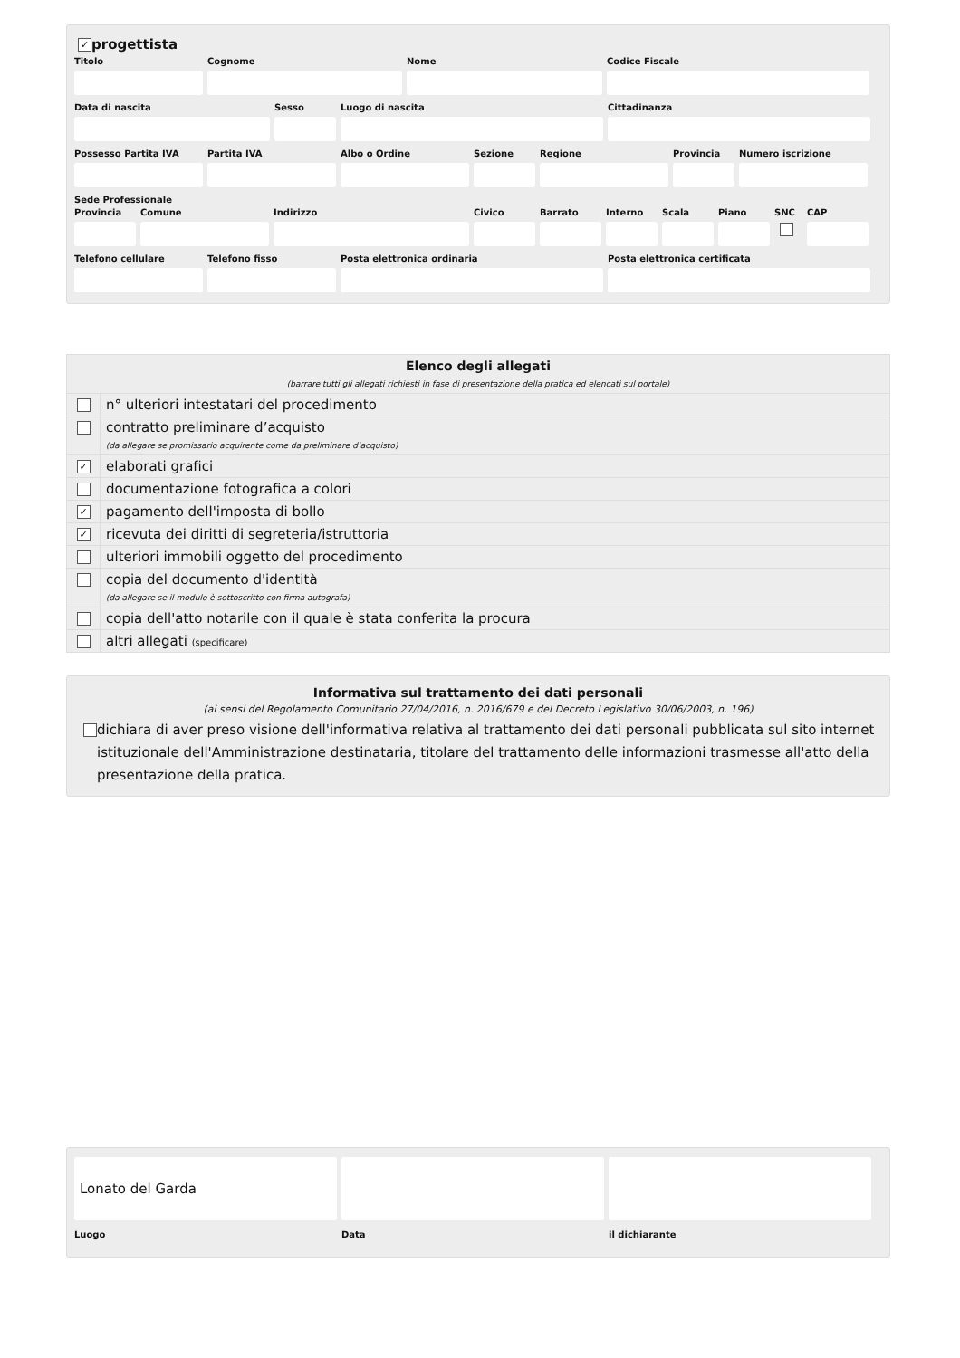✓ progettista
Titolo Cognome Nome Codice Fiscale
Data di nascita Sesso Luogo di nascita Cittadinanza
Possesso Partita IVA
Partita IVA Albo o Ordine Sezione Regione Provincia
Numero iscrizione
Sede Professionale
Provincia
Comune Indirizzo Civico Barrato Interno
Scala Piano SNC CAP
Telefono cellulare
Telefono fisso Posta elettronica ordinaria Posta elettronica certificata
| Elenco degli allegati (barrare tutti gli allegati richiesti in fase di presentazione della pratica ed elencati sul portale) | |
| | n° ulteriori intestatari del procedimento |
| | contratto preliminare d’acquisto (da allegare se promissario acquirente come da preliminare d’acquisto) |
| ✓ | elaborati grafici |
| | documentazione fotografica a colori |
| ✓ | pagamento dell'imposta di bollo |
| ✓ | ricevuta dei diritti di segreteria/istruttoria |
| | ulteriori immobili oggetto del procedimento |
| | copia del documento d'identità (da allegare se il modulo è sottoscritto con firma autografa) |
| | copia dell'atto notarile con il quale è stata conferita la procura |
| | altri allegati (specificare) |
Informativa sul trattamento dei dati personali
(ai sensi del Regolamento Comunitario 27/04/2016, n. 2016/679 e del Decreto Legislativo 30/06/2003, n. 196)
dichiara di aver preso visione dell'informativa relativa al trattamento dei dati personali pubblicata sul sito internet istituzionale dell'Amministrazione destinataria, titolare del trattamento delle informazioni trasmesse all'atto della presentazione della pratica.
Lonato del Garda
Luogo
Data il dichiarante